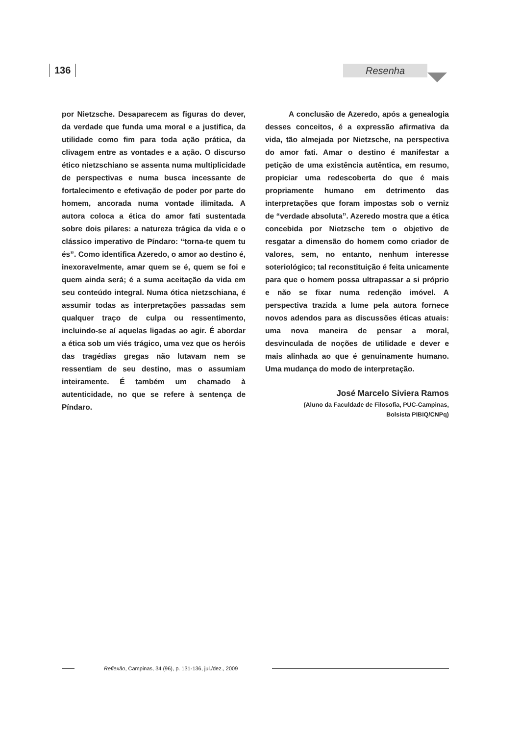136 Resenha
por Nietzsche. Desaparecem as figuras do dever, da verdade que funda uma moral e a justifica, da utilidade como fim para toda ação prática, da clivagem entre as vontades e a ação. O discurso ético nietzschiano se assenta numa multiplicidade de perspectivas e numa busca incessante de fortalecimento e efetivação de poder por parte do homem, ancorada numa vontade ilimitada. A autora coloca a ética do amor fati sustentada sobre dois pilares: a natureza trágica da vida e o clássico imperativo de Píndaro: “torna-te quem tu és”. Como identifica Azeredo, o amor ao destino é, inexoravelmente, amar quem se é, quem se foi e quem ainda será; é a suma aceitação da vida em seu conteúdo integral. Numa ótica nietzschiana, é assumir todas as interpretações passadas sem qualquer traço de culpa ou ressentimento, incluindo-se aí aquelas ligadas ao agir. É abordar a ética sob um viés trágico, uma vez que os heróis das tragédias gregas não lutavam nem se ressentiam de seu destino, mas o assumiam inteiramente. É também um chamado à autenticidade, no que se refere à sentença de Píndaro.
A conclusão de Azeredo, após a genealogia desses conceitos, é a expressão afirmativa da vida, tão almejada por Nietzsche, na perspectiva do amor fati. Amar o destino é manifestar a petição de uma existência autêntica, em resumo, propiciar uma redescoberta do que é mais propriamente humano em detrimento das interpretações que foram impostas sob o verniz de “verdade absoluta”. Azeredo mostra que a ética concebida por Nietzsche tem o objetivo de resgatar a dimensão do homem como criador de valores, sem, no entanto, nenhum interesse soteriológico; tal reconstituição é feita unicamente para que o homem possa ultrapassar a si próprio e não se fixar numa redenção imóvel. A perspectiva trazida a lume pela autora fornece novos adendos para as discussões éticas atuais: uma nova maneira de pensar a moral, desvinculada de noções de utilidade e dever e mais alinhada ao que é genuinamente humano. Uma mudança do modo de interpretação.
José Marcelo Siviera Ramos
(Aluno da Faculdade de Filosofia, PUC-Campinas,
Bolsista PIBIQ/CNPq)
Reflexão, Campinas, 34 (96), p. 131-136, jul./dez., 2009